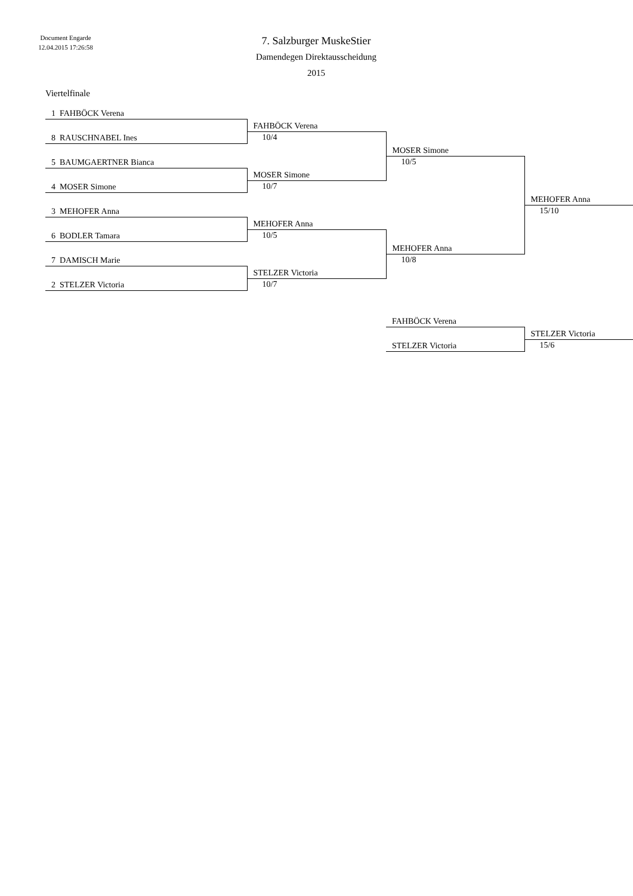Document Engarde
12.04.2015 17:26:58
7. Salzburger MuskeStier
Damendegen Direktausscheidung
2015
Viertelfinale
| 1 FAHBÖCK Verena | | | |
| | FAHBÖCK Verena | | |
| 8 RAUSCHNABEL Ines | 10/4 | | |
| | | MOSER Simone | |
| 5 BAUMGAERTNER Bianca | | 10/5 | |
| | MOSER Simone | | |
| 4 MOSER Simone | 10/7 | | |
| | | | MEHOFER Anna |
| 3 MEHOFER Anna | | | 15/10 |
| | MEHOFER Anna | | |
| 6 BODLER Tamara | 10/5 | | |
| | | MEHOFER Anna | |
| 7 DAMISCH Marie | | 10/8 | |
| | STELZER Victoria | | |
| 2 STELZER Victoria | 10/7 | | |
| | | FAHBÖCK Verena | |
| | | | STELZER Victoria |
| | | STELZER Victoria | 15/6 |